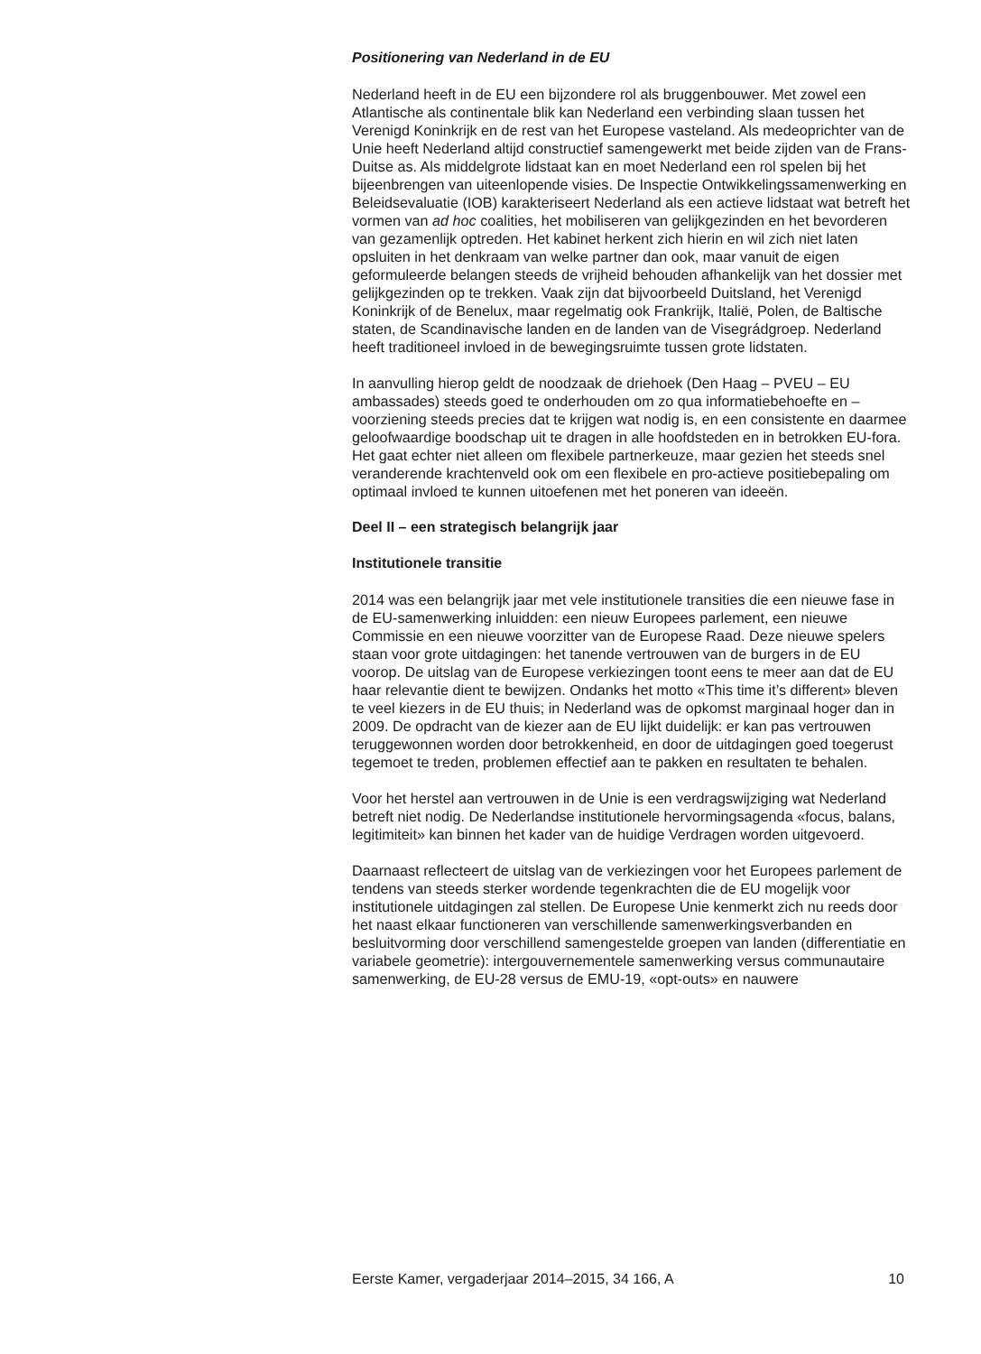Positionering van Nederland in de EU
Nederland heeft in de EU een bijzondere rol als bruggenbouwer. Met zowel een Atlantische als continentale blik kan Nederland een verbinding slaan tussen het Verenigd Koninkrijk en de rest van het Europese vasteland. Als medeoprichter van de Unie heeft Nederland altijd constructief samengewerkt met beide zijden van de Frans-Duitse as. Als middelgrote lidstaat kan en moet Nederland een rol spelen bij het bijeenbrengen van uiteenlopende visies. De Inspectie Ontwikkelingssamenwerking en Beleidsevaluatie (IOB) karakteriseert Nederland als een actieve lidstaat wat betreft het vormen van ad hoc coalities, het mobiliseren van gelijkgezinden en het bevorderen van gezamenlijk optreden. Het kabinet herkent zich hierin en wil zich niet laten opsluiten in het denkraam van welke partner dan ook, maar vanuit de eigen geformuleerde belangen steeds de vrijheid behouden afhankelijk van het dossier met gelijkgezinden op te trekken. Vaak zijn dat bijvoorbeeld Duitsland, het Verenigd Koninkrijk of de Benelux, maar regelmatig ook Frankrijk, Italië, Polen, de Baltische staten, de Scandinavische landen en de landen van de Visegrádgroep. Nederland heeft traditioneel invloed in de bewegingsruimte tussen grote lidstaten.
In aanvulling hierop geldt de noodzaak de driehoek (Den Haag – PVEU – EU ambassades) steeds goed te onderhouden om zo qua informatiebehoefte en – voorziening steeds precies dat te krijgen wat nodig is, en een consistente en daarmee geloofwaardige boodschap uit te dragen in alle hoofdsteden en in betrokken EU-fora. Het gaat echter niet alleen om flexibele partnerkeuze, maar gezien het steeds snel veranderende krachtenveld ook om een flexibele en pro-actieve positiebepaling om optimaal invloed te kunnen uitoefenen met het poneren van ideeën.
Deel II – een strategisch belangrijk jaar
Institutionele transitie
2014 was een belangrijk jaar met vele institutionele transities die een nieuwe fase in de EU-samenwerking inluidden: een nieuw Europees parlement, een nieuwe Commissie en een nieuwe voorzitter van de Europese Raad. Deze nieuwe spelers staan voor grote uitdagingen: het tanende vertrouwen van de burgers in de EU voorop. De uitslag van de Europese verkiezingen toont eens te meer aan dat de EU haar relevantie dient te bewijzen. Ondanks het motto «This time it’s different» bleven te veel kiezers in de EU thuis; in Nederland was de opkomst marginaal hoger dan in 2009. De opdracht van de kiezer aan de EU lijkt duidelijk: er kan pas vertrouwen teruggewonnen worden door betrokkenheid, en door de uitdagingen goed toegerust tegemoet te treden, problemen effectief aan te pakken en resultaten te behalen.
Voor het herstel aan vertrouwen in de Unie is een verdragswijziging wat Nederland betreft niet nodig. De Nederlandse institutionele hervormingsagenda «focus, balans, legitimiteit» kan binnen het kader van de huidige Verdragen worden uitgevoerd.
Daarnaast reflecteert de uitslag van de verkiezingen voor het Europees parlement de tendens van steeds sterker wordende tegenkrachten die de EU mogelijk voor institutionele uitdagingen zal stellen. De Europese Unie kenmerkt zich nu reeds door het naast elkaar functioneren van verschillende samenwerkingsverbanden en besluitvorming door verschillend samengestelde groepen van landen (differentiatie en variabele geometrie): intergouvernementele samenwerking versus communautaire samenwerking, de EU-28 versus de EMU-19, «opt-outs» en nauwere
Eerste Kamer, vergaderjaar 2014–2015, 34 166, A 10